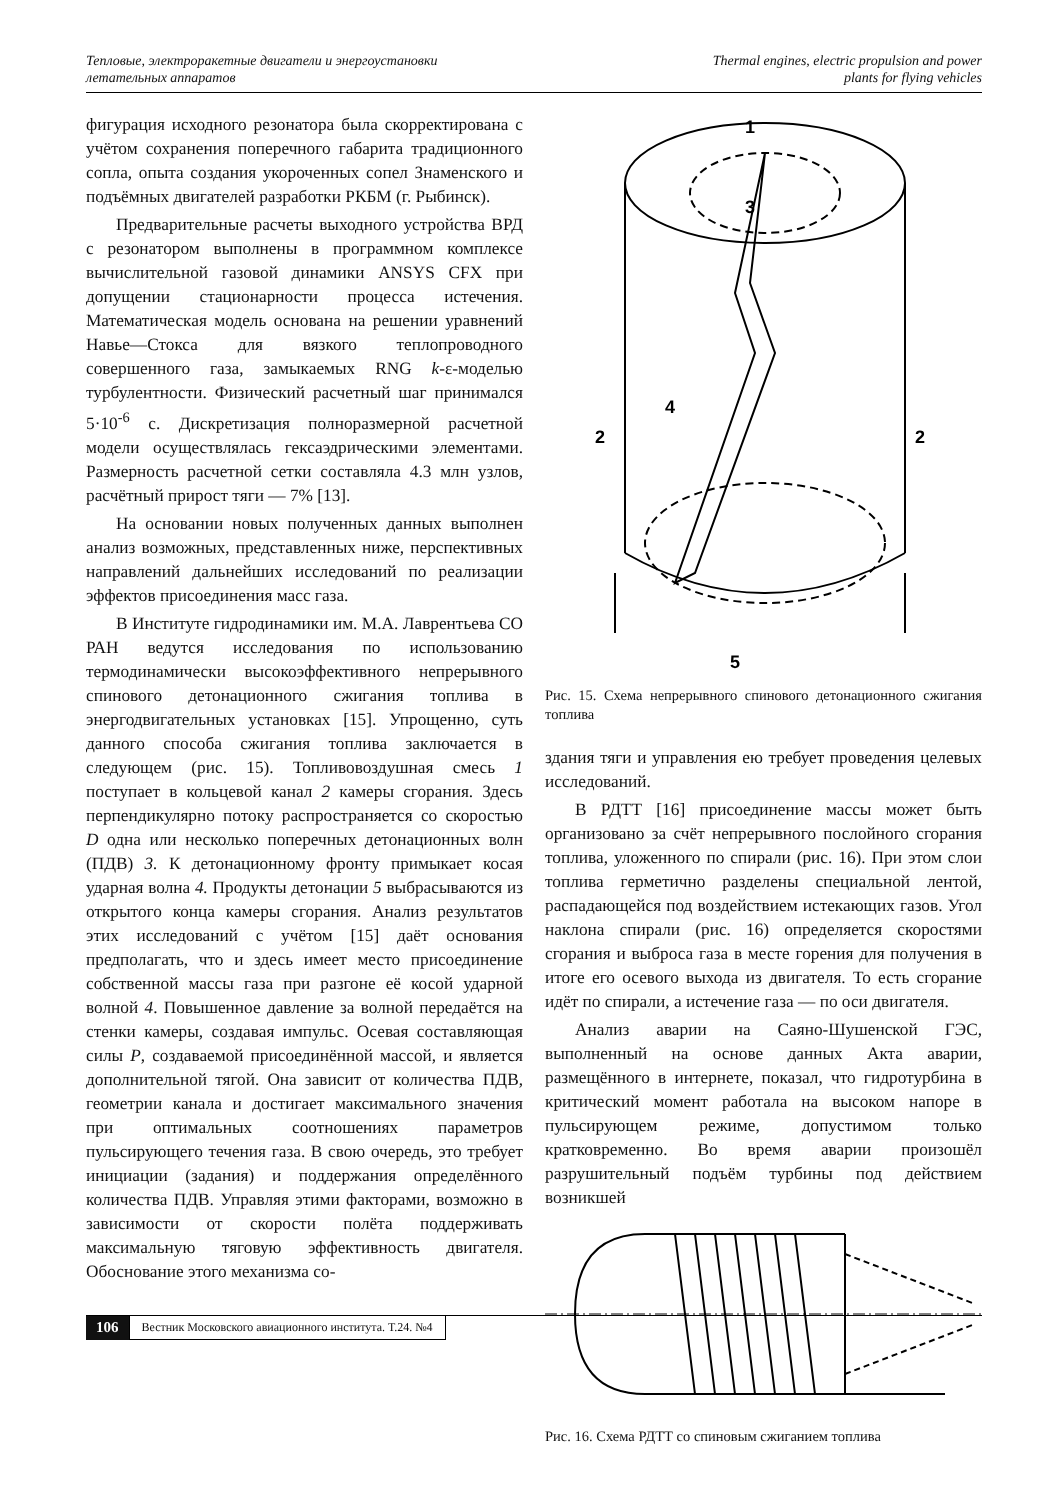Тепловые, электроракетные двигатели и энергоустановки
летательных аппаратов
Thermal engines, electric propulsion and power
plants for flying vehicles
фигурация исходного резонатора была скорректирована с учётом сохранения поперечного габарита традиционного сопла, опыта создания укороченных сопел Знаменского и подъёмных двигателей разработки РКБМ (г. Рыбинск).
Предварительные расчеты выходного устройства ВРД с резонатором выполнены в программном комплексе вычислительной газовой динамики ANSYS CFX при допущении стационарности процесса истечения. Математическая модель основана на решении уравнений Навье—Стокса для вязкого теплопроводного совершенного газа, замыкаемых RNG k-ε-моделью турбулентности. Физический расчетный шаг принимался 5·10<sup>-6</sup> с. Дискретизация полноразмерной расчетной модели осуществлялась гексаэдрическими элементами. Размерность расчетной сетки составляла 4.3 млн узлов, расчётный прирост тяги — 7% [13].
На основании новых полученных данных выполнен анализ возможных, представленных ниже, перспективных направлений дальнейших исследований по реализации эффектов присоединения масс газа.
В Институте гидродинамики им. М.А. Лаврентьева СО РАН ведутся исследования по использованию термодинамически высокоэффективного непрерывного спинового детонационного сжигания топлива в энергодвигательных установках [15]. Упрощенно, суть данного способа сжигания топлива заключается в следующем (рис. 15). Топливовоздушная смесь 1 поступает в кольцевой канал 2 камеры сгорания. Здесь перпендикулярно потоку распространяется со скоростью D одна или несколько поперечных детонационных волн (ПДВ) 3. К детонационному фронту примыкает косая ударная волна 4. Продукты детонации 5 выбрасываются из открытого конца камеры сгорания. Анализ результатов этих исследований с учётом [15] даёт основания предполагать, что и здесь имеет место присоединение собственной массы газа при разгоне её косой ударной волной 4. Повышенное давление за волной передаётся на стенки камеры, создавая импульс. Осевая составляющая силы P, создаваемой присоединённой массой, и является дополнительной тягой. Она зависит от количества ПДВ, геометрии канала и достигает максимального значения при оптимальных соотношениях параметров пульсирующего течения газа. В свою очередь, это требует инициации (задания) и поддержания определённого количества ПДВ. Управляя этими факторами, возможно в зависимости от скорости полёта поддерживать максимальную тяговую эффективность двигателя. Обоснование этого механизма со-
1
2
2
3
4
5
Рис. 15. Схема непрерывного спинового детонационного сжигания топлива
здания тяги и управления ею требует проведения целевых исследований.
В РДТТ [16] присоединение массы может быть организовано за счёт непрерывного послойного сгорания топлива, уложенного по спирали (рис. 16). При этом слои топлива герметично разделены специальной лентой, распадающейся под воздействием истекающих газов. Угол наклона спирали (рис. 16) определяется скоростями сгорания и выброса газа в месте горения для получения в итоге его осевого выхода из двигателя. То есть сгорание идёт по спирали, а истечение газа — по оси двигателя.
Анализ аварии на Саяно-Шушенской ГЭС, выполненный на основе данных Акта аварии, размещённого в интернете, показал, что гидротурбина в критический момент работала на высоком напоре в пульсирующем режиме, допустимом только кратковременно. Во время аварии произошёл разрушительный подъём турбины под действием возникшей
Рис. 16. Схема РДТТ со спиновым сжиганием топлива
106 Вестник Московского авиационного института. Т.24. №4